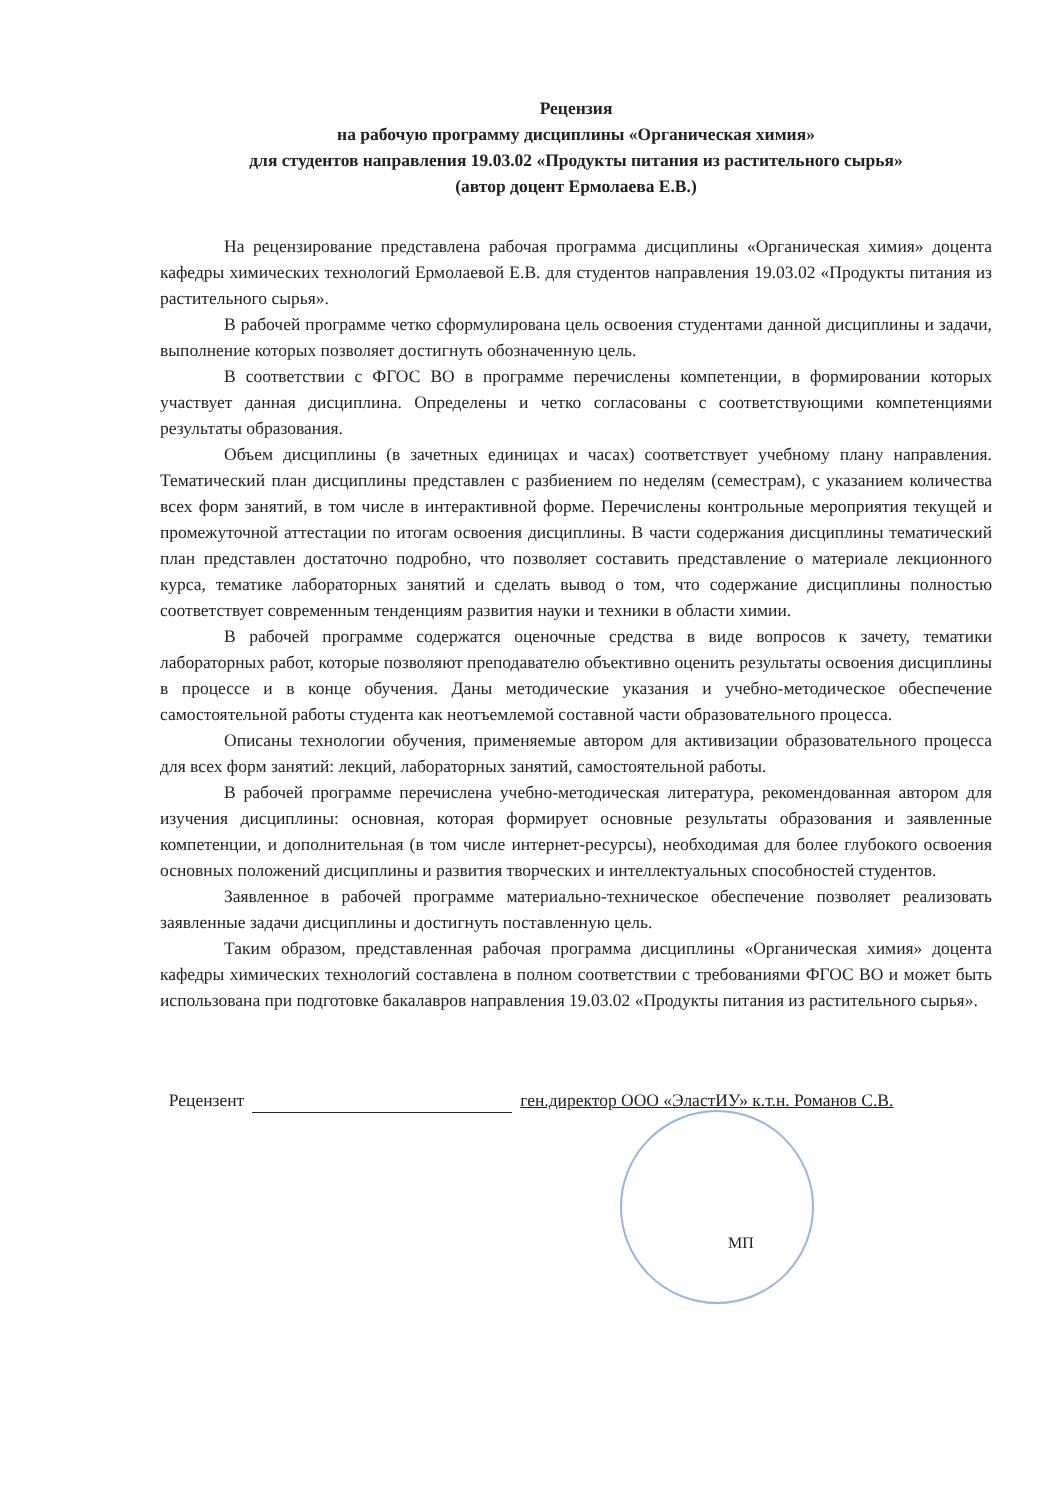Рецензия
на рабочую программу дисциплины «Органическая химия»
для студентов направления 19.03.02 «Продукты питания из растительного сырья»
(автор доцент Ермолаева Е.В.)
На рецензирование представлена рабочая программа дисциплины «Органическая химия» доцента кафедры химических технологий Ермолаевой Е.В. для студентов направления 19.03.02 «Продукты питания из растительного сырья».
В рабочей программе четко сформулирована цель освоения студентами данной дисциплины и задачи, выполнение которых позволяет достигнуть обозначенную цель.
В соответствии с ФГОС ВО в программе перечислены компетенции, в формировании которых участвует данная дисциплина. Определены и четко согласованы с соответствующими компетенциями результаты образования.
Объем дисциплины (в зачетных единицах и часах) соответствует учебному плану направления. Тематический план дисциплины представлен с разбиением по неделям (семестрам), с указанием количества всех форм занятий, в том числе в интерактивной форме. Перечислены контрольные мероприятия текущей и промежуточной аттестации по итогам освоения дисциплины. В части содержания дисциплины тематический план представлен достаточно подробно, что позволяет составить представление о материале лекционного курса, тематике лабораторных занятий и сделать вывод о том, что содержание дисциплины полностью соответствует современным тенденциям развития науки и техники в области химии.
В рабочей программе содержатся оценочные средства в виде вопросов к зачету, тематики лабораторных работ, которые позволяют преподавателю объективно оценить результаты освоения дисциплины в процессе и в конце обучения. Даны методические указания и учебно-методическое обеспечение самостоятельной работы студента как неотъемлемой составной части образовательного процесса.
Описаны технологии обучения, применяемые автором для активизации образовательного процесса для всех форм занятий: лекций, лабораторных занятий, самостоятельной работы.
В рабочей программе перечислена учебно-методическая литература, рекомендованная автором для изучения дисциплины: основная, которая формирует основные результаты образования и заявленные компетенции, и дополнительная (в том числе интернет-ресурсы), необходимая для более глубокого освоения основных положений дисциплины и развития творческих и интеллектуальных способностей студентов.
Заявленное в рабочей программе материально-техническое обеспечение позволяет реализовать заявленные задачи дисциплины и достигнуть поставленную цель.
Таким образом, представленная рабочая программа дисциплины «Органическая химия» доцента кафедры химических технологий составлена в полном соответствии с требованиями ФГОС ВО и может быть использована при подготовке бакалавров направления 19.03.02 «Продукты питания из растительного сырья».
Рецензент ген.директор ООО «ЭластИУ» к.т.н. Романов С.В.
МП